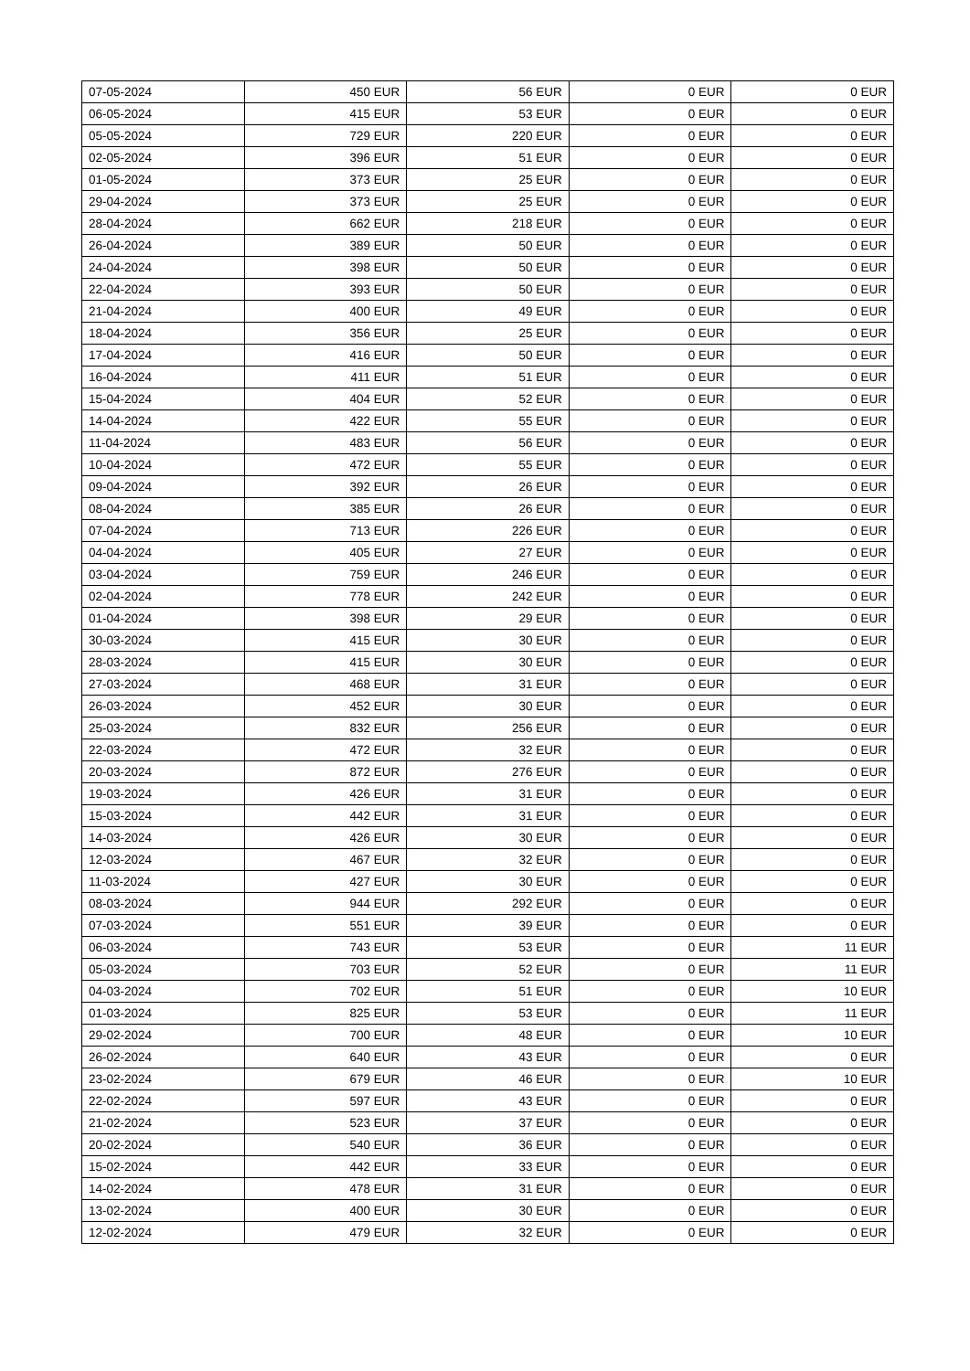| 07-05-2024 | 450 EUR | 56 EUR | 0 EUR | 0 EUR |
| 06-05-2024 | 415 EUR | 53 EUR | 0 EUR | 0 EUR |
| 05-05-2024 | 729 EUR | 220 EUR | 0 EUR | 0 EUR |
| 02-05-2024 | 396 EUR | 51 EUR | 0 EUR | 0 EUR |
| 01-05-2024 | 373 EUR | 25 EUR | 0 EUR | 0 EUR |
| 29-04-2024 | 373 EUR | 25 EUR | 0 EUR | 0 EUR |
| 28-04-2024 | 662 EUR | 218 EUR | 0 EUR | 0 EUR |
| 26-04-2024 | 389 EUR | 50 EUR | 0 EUR | 0 EUR |
| 24-04-2024 | 398 EUR | 50 EUR | 0 EUR | 0 EUR |
| 22-04-2024 | 393 EUR | 50 EUR | 0 EUR | 0 EUR |
| 21-04-2024 | 400 EUR | 49 EUR | 0 EUR | 0 EUR |
| 18-04-2024 | 356 EUR | 25 EUR | 0 EUR | 0 EUR |
| 17-04-2024 | 416 EUR | 50 EUR | 0 EUR | 0 EUR |
| 16-04-2024 | 411 EUR | 51 EUR | 0 EUR | 0 EUR |
| 15-04-2024 | 404 EUR | 52 EUR | 0 EUR | 0 EUR |
| 14-04-2024 | 422 EUR | 55 EUR | 0 EUR | 0 EUR |
| 11-04-2024 | 483 EUR | 56 EUR | 0 EUR | 0 EUR |
| 10-04-2024 | 472 EUR | 55 EUR | 0 EUR | 0 EUR |
| 09-04-2024 | 392 EUR | 26 EUR | 0 EUR | 0 EUR |
| 08-04-2024 | 385 EUR | 26 EUR | 0 EUR | 0 EUR |
| 07-04-2024 | 713 EUR | 226 EUR | 0 EUR | 0 EUR |
| 04-04-2024 | 405 EUR | 27 EUR | 0 EUR | 0 EUR |
| 03-04-2024 | 759 EUR | 246 EUR | 0 EUR | 0 EUR |
| 02-04-2024 | 778 EUR | 242 EUR | 0 EUR | 0 EUR |
| 01-04-2024 | 398 EUR | 29 EUR | 0 EUR | 0 EUR |
| 30-03-2024 | 415 EUR | 30 EUR | 0 EUR | 0 EUR |
| 28-03-2024 | 415 EUR | 30 EUR | 0 EUR | 0 EUR |
| 27-03-2024 | 468 EUR | 31 EUR | 0 EUR | 0 EUR |
| 26-03-2024 | 452 EUR | 30 EUR | 0 EUR | 0 EUR |
| 25-03-2024 | 832 EUR | 256 EUR | 0 EUR | 0 EUR |
| 22-03-2024 | 472 EUR | 32 EUR | 0 EUR | 0 EUR |
| 20-03-2024 | 872 EUR | 276 EUR | 0 EUR | 0 EUR |
| 19-03-2024 | 426 EUR | 31 EUR | 0 EUR | 0 EUR |
| 15-03-2024 | 442 EUR | 31 EUR | 0 EUR | 0 EUR |
| 14-03-2024 | 426 EUR | 30 EUR | 0 EUR | 0 EUR |
| 12-03-2024 | 467 EUR | 32 EUR | 0 EUR | 0 EUR |
| 11-03-2024 | 427 EUR | 30 EUR | 0 EUR | 0 EUR |
| 08-03-2024 | 944 EUR | 292 EUR | 0 EUR | 0 EUR |
| 07-03-2024 | 551 EUR | 39 EUR | 0 EUR | 0 EUR |
| 06-03-2024 | 743 EUR | 53 EUR | 0 EUR | 11 EUR |
| 05-03-2024 | 703 EUR | 52 EUR | 0 EUR | 11 EUR |
| 04-03-2024 | 702 EUR | 51 EUR | 0 EUR | 10 EUR |
| 01-03-2024 | 825 EUR | 53 EUR | 0 EUR | 11 EUR |
| 29-02-2024 | 700 EUR | 48 EUR | 0 EUR | 10 EUR |
| 26-02-2024 | 640 EUR | 43 EUR | 0 EUR | 0 EUR |
| 23-02-2024 | 679 EUR | 46 EUR | 0 EUR | 10 EUR |
| 22-02-2024 | 597 EUR | 43 EUR | 0 EUR | 0 EUR |
| 21-02-2024 | 523 EUR | 37 EUR | 0 EUR | 0 EUR |
| 20-02-2024 | 540 EUR | 36 EUR | 0 EUR | 0 EUR |
| 15-02-2024 | 442 EUR | 33 EUR | 0 EUR | 0 EUR |
| 14-02-2024 | 478 EUR | 31 EUR | 0 EUR | 0 EUR |
| 13-02-2024 | 400 EUR | 30 EUR | 0 EUR | 0 EUR |
| 12-02-2024 | 479 EUR | 32 EUR | 0 EUR | 0 EUR |